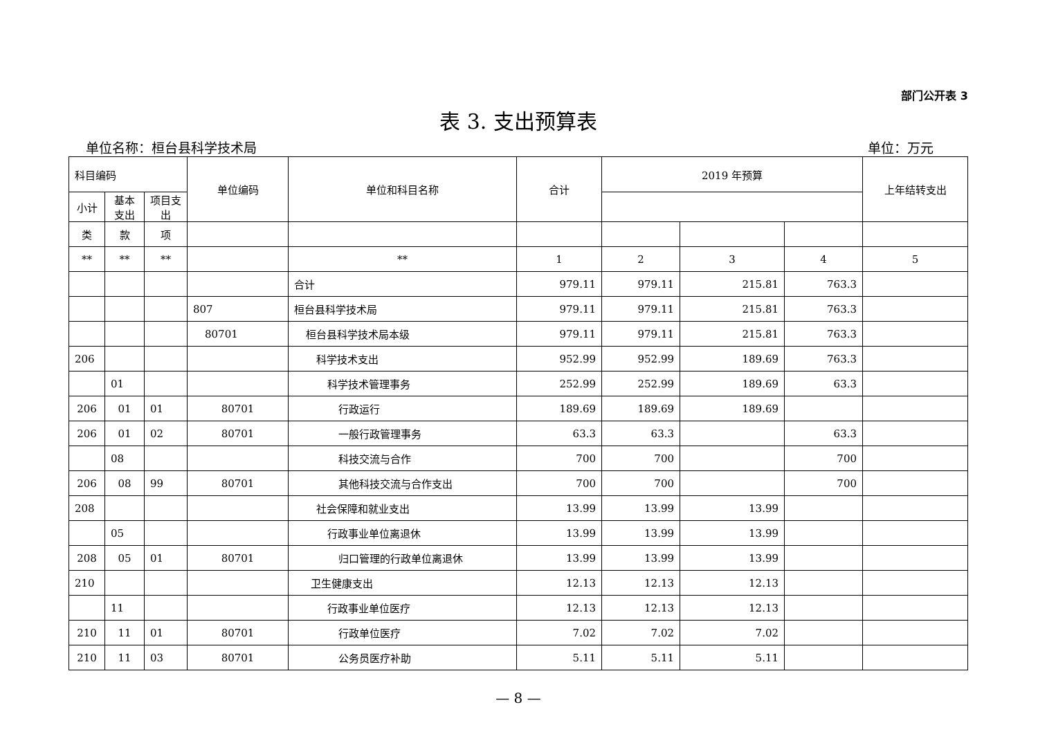部门公开表 3
表 3. 支出预算表
单位名称：桓台县科学技术局 单位：万元
| 科目编码 | | | 单位编码 | 单位和科目名称 | 合计 | 2019 年预算 | | | 上年结转支出 |
| --- | --- | --- | --- | --- | --- | --- | --- | --- | --- |
| | 小计 | 基本支出 | | | | 项目支出 | | | |
| 类 | 款 | 项 | | | | | | | |
| ** | ** | ** | | ** | 1 | 2 | 3 | 4 | 5 |
| | | | | 合计 | 979.11 | 979.11 | 215.81 | 763.3 | |
| | | | 807 | 桓台县科学技术局 | 979.11 | 979.11 | 215.81 | 763.3 | |
| | | | 80701 | 桓台县科学技术局本级 | 979.11 | 979.11 | 215.81 | 763.3 | |
| 206 | | | | 科学技术支出 | 952.99 | 952.99 | 189.69 | 763.3 | |
| | 01 | | | 科学技术管理事务 | 252.99 | 252.99 | 189.69 | 63.3 | |
| 206 | 01 | 01 | 80701 | 行政运行 | 189.69 | 189.69 | 189.69 | | |
| 206 | 01 | 02 | 80701 | 一般行政管理事务 | 63.3 | 63.3 | | 63.3 | |
| | 08 | | | 科技交流与合作 | 700 | 700 | | 700 | |
| 206 | 08 | 99 | 80701 | 其他科技交流与合作支出 | 700 | 700 | | 700 | |
| 208 | | | | 社会保障和就业支出 | 13.99 | 13.99 | 13.99 | | |
| | 05 | | | 行政事业单位离退休 | 13.99 | 13.99 | 13.99 | | |
| 208 | 05 | 01 | 80701 | 归口管理的行政单位离退休 | 13.99 | 13.99 | 13.99 | | |
| 210 | | | | 卫生健康支出 | 12.13 | 12.13 | 12.13 | | |
| | 11 | | | 行政事业单位医疗 | 12.13 | 12.13 | 12.13 | | |
| 210 | 11 | 01 | 80701 | 行政单位医疗 | 7.02 | 7.02 | 7.02 | | |
| 210 | 11 | 03 | 80701 | 公务员医疗补助 | 5.11 | 5.11 | 5.11 | | |
— 8 —